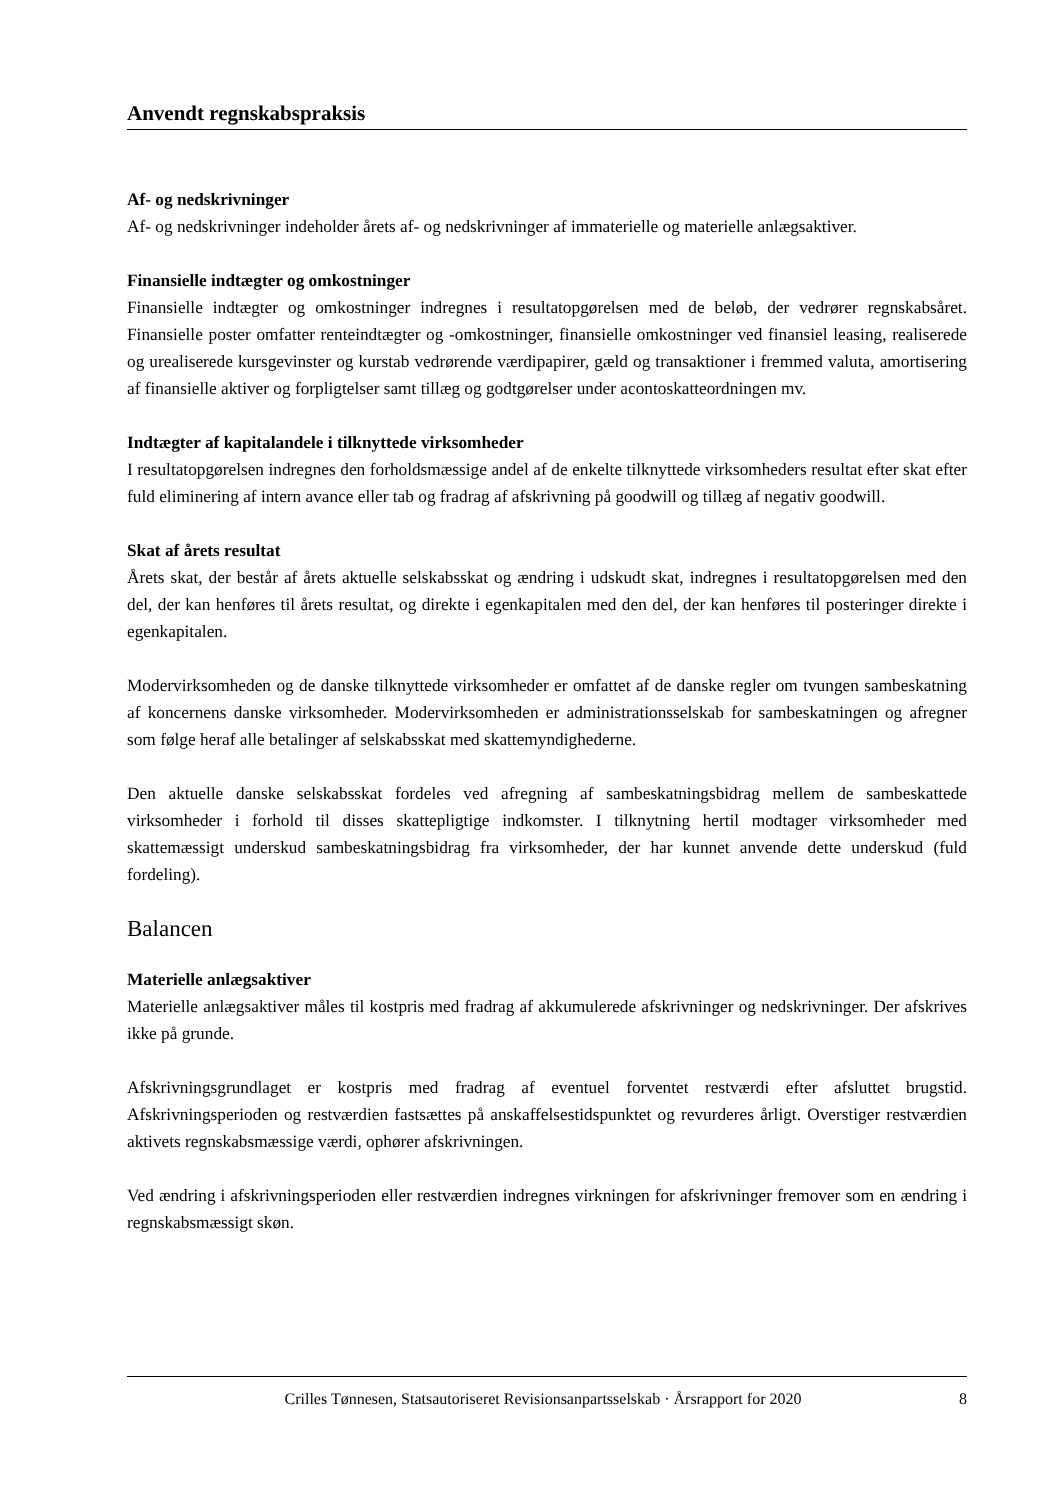Anvendt regnskabspraksis
Af- og nedskrivninger
Af- og nedskrivninger indeholder årets af- og nedskrivninger af immaterielle og materielle anlægsaktiver.
Finansielle indtægter og omkostninger
Finansielle indtægter og omkostninger indregnes i resultatopgørelsen med de beløb, der vedrører regnskabsåret. Finansielle poster omfatter renteindtægter og -omkostninger, finansielle omkostninger ved finansiel leasing, realiserede og urealiserede kursgevinster og kurstab vedrørende værdipapirer, gæld og transaktioner i fremmed valuta, amortisering af finansielle aktiver og forpligtelser samt tillæg og godtgørelser under acontoskatteordningen mv.
Indtægter af kapitalandele i tilknyttede virksomheder
I resultatopgørelsen indregnes den forholdsmæssige andel af de enkelte tilknyttede virksomheders resultat efter skat efter fuld eliminering af intern avance eller tab og fradrag af afskrivning på goodwill og tillæg af negativ goodwill.
Skat af årets resultat
Årets skat, der består af årets aktuelle selskabsskat og ændring i udskudt skat, indregnes i resultatopgørelsen med den del, der kan henføres til årets resultat, og direkte i egenkapitalen med den del, der kan henføres til posteringer direkte i egenkapitalen.
Modervirksomheden og de danske tilknyttede virksomheder er omfattet af de danske regler om tvungen sambeskatning af koncernens danske virksomheder. Modervirksomheden er administrationsselskab for sambeskatningen og afregner som følge heraf alle betalinger af selskabsskat med skattemyndighederne.
Den aktuelle danske selskabsskat fordeles ved afregning af sambeskatningsbidrag mellem de sambeskattede virksomheder i forhold til disses skattepligtige indkomster. I tilknytning hertil modtager virksomheder med skattemæssigt underskud sambeskatningsbidrag fra virksomheder, der har kunnet anvende dette underskud (fuld fordeling).
Balancen
Materielle anlægsaktiver
Materielle anlægsaktiver måles til kostpris med fradrag af akkumulerede afskrivninger og nedskrivninger. Der afskrives ikke på grunde.
Afskrivningsgrundlaget er kostpris med fradrag af eventuel forventet restværdi efter afsluttet brugstid. Afskrivningsperioden og restværdien fastsættes på anskaffelsestidspunktet og revurderes årligt. Overstiger restværdien aktivets regnskabsmæssige værdi, ophører afskrivningen.
Ved ændring i afskrivningsperioden eller restværdien indregnes virkningen for afskrivninger fremover som en ændring i regnskabsmæssigt skøn.
Crilles Tønnesen, Statsautoriseret Revisionsanpartsselskab · Årsrapport for 2020 8